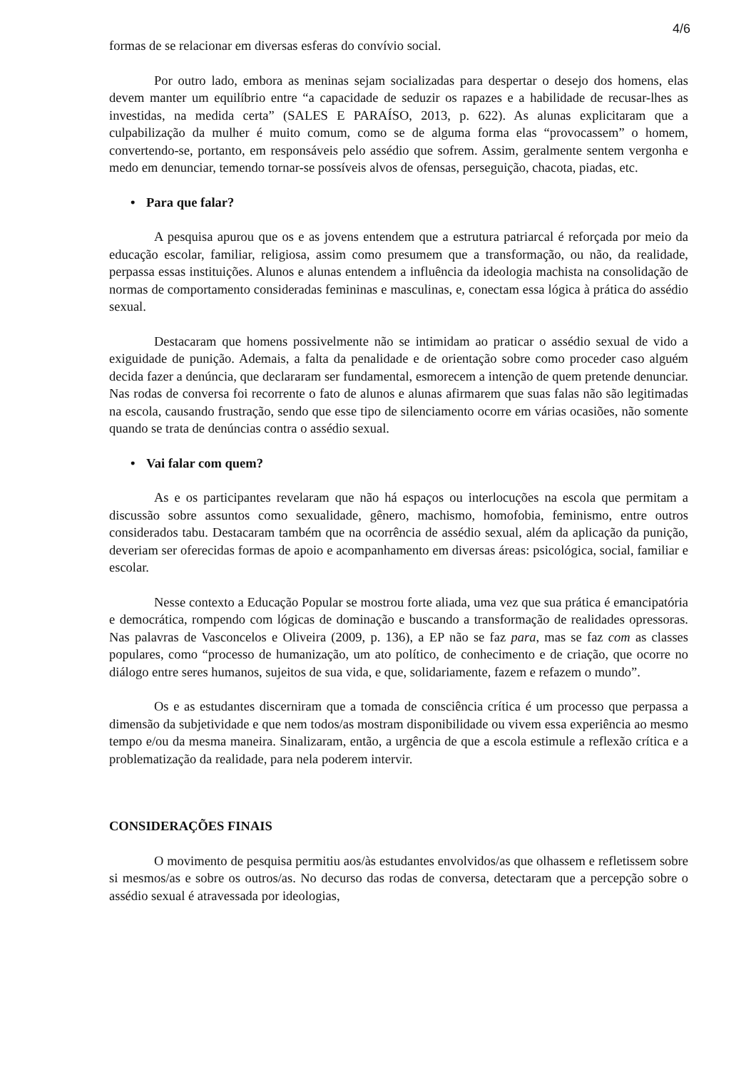4/6
formas de se relacionar em diversas esferas do convívio social.
Por outro lado, embora as meninas sejam socializadas para despertar o desejo dos homens, elas devem manter um equilíbrio entre “a capacidade de seduzir os rapazes e a habilidade de recusar-lhes as investidas, na medida certa” (SALES E PARAÍSO, 2013, p. 622). As alunas explicitaram que a culpabilização da mulher é muito comum, como se de alguma forma elas “provocassem” o homem, convertendo-se, portanto, em responsáveis pelo assédio que sofrem. Assim, geralmente sentem vergonha e medo em denunciar, temendo tornar-se possíveis alvos de ofensas, perseguição, chacota, piadas, etc.
• Para que falar?
A pesquisa apurou que os e as jovens entendem que a estrutura patriarcal é reforçada por meio da educação escolar, familiar, religiosa, assim como presumem que a transformação, ou não, da realidade, perpassa essas instituições. Alunos e alunas entendem a influência da ideologia machista na consolidação de normas de comportamento consideradas femininas e masculinas, e, conectam essa lógica à prática do assédio sexual.
Destacaram que homens possivelmente não se intimidam ao praticar o assédio sexual de vido a exiguidade de punição. Ademais, a falta da penalidade e de orientação sobre como proceder caso alguém decida fazer a denúncia, que declararam ser fundamental, esmorecem a intenção de quem pretende denunciar. Nas rodas de conversa foi recorrente o fato de alunos e alunas afirmarem que suas falas não são legitimadas na escola, causando frustração, sendo que esse tipo de silenciamento ocorre em várias ocasiões, não somente quando se trata de denúncias contra o assédio sexual.
• Vai falar com quem?
As e os participantes revelaram que não há espaços ou interlocuções na escola que permitam a discussão sobre assuntos como sexualidade, gênero, machismo, homofobia, feminismo, entre outros considerados tabu. Destacaram também que na ocorrência de assédio sexual, além da aplicação da punição, deveriam ser oferecidas formas de apoio e acompanhamento em diversas áreas: psicológica, social, familiar e escolar.
Nesse contexto a Educação Popular se mostrou forte aliada, uma vez que sua prática é emancipatória e democrática, rompendo com lógicas de dominação e buscando a transformação de realidades opressoras. Nas palavras de Vasconcelos e Oliveira (2009, p. 136), a EP não se faz para, mas se faz com as classes populares, como “processo de humanização, um ato político, de conhecimento e de criação, que ocorre no diálogo entre seres humanos, sujeitos de sua vida, e que, solidariamente, fazem e refazem o mundo”.
Os e as estudantes discerniram que a tomada de consciência crítica é um processo que perpassa a dimensão da subjetividade e que nem todos/as mostram disponibilidade ou vivem essa experiência ao mesmo tempo e/ou da mesma maneira. Sinalizaram, então, a urgência de que a escola estimule a reflexão crítica e a problematização da realidade, para nela poderem intervir.
CONSIDERAÇÕES FINAIS
O movimento de pesquisa permitiu aos/às estudantes envolvidos/as que olhassem e refletissem sobre si mesmos/as e sobre os outros/as. No decurso das rodas de conversa, detectaram que a percepção sobre o assédio sexual é atravessada por ideologias,